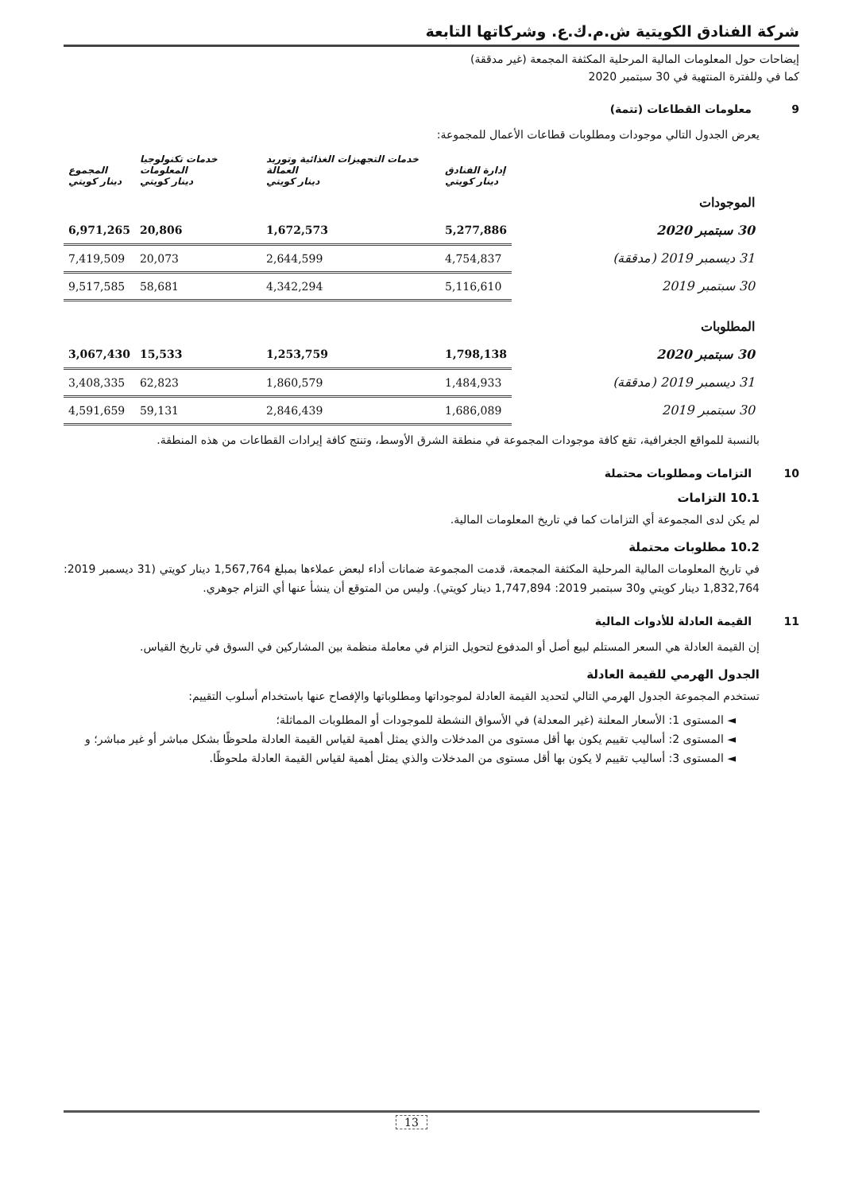شركة الفنادق الكويتية ش.م.ك.ع. وشركاتها التابعة
إيضاحات حول المعلومات المالية المرحلية المكثفة المجمعة (غير مدققة)
كما في وللفترة المنتهية في 30 سبتمبر 2020
9 معلومات القطاعات (تتمة)
يعرض الجدول التالي موجودات ومطلوبات قطاعات الأعمال للمجموعة:
| | إدارة الفنادق دينار كويتي | خدمات التجهيزات الغذائية وتوريد العمالة دينار كويتي | خدمات تكنولوجيا المعلومات دينار كويتي | المجموع دينار كويتي |
| --- | --- | --- | --- | --- |
| الموجودات | | | | |
| 30 سبتمبر 2020 | 5,277,886 | 1,672,573 | 20,806 | 6,971,265 |
| 31 ديسمبر 2019 (مدققة) | 4,754,837 | 2,644,599 | 20,073 | 7,419,509 |
| 30 سبتمبر 2019 | 5,116,610 | 4,342,294 | 58,681 | 9,517,585 |
| المطلوبات | | | | |
| 30 سبتمبر 2020 | 1,798,138 | 1,253,759 | 15,533 | 3,067,430 |
| 31 ديسمبر 2019 (مدققة) | 1,484,933 | 1,860,579 | 62,823 | 3,408,335 |
| 30 سبتمبر 2019 | 1,686,089 | 2,846,439 | 59,131 | 4,591,659 |
بالنسبة للمواقع الجغرافية، تقع كافة موجودات المجموعة في منطقة الشرق الأوسط، وتنتج كافة إيرادات القطاعات من هذه المنطقة.
10 التزامات ومطلوبات محتملة
10.1 التزامات
لم يكن لدى المجموعة أي التزامات كما في تاريخ المعلومات المالية.
10.2 مطلوبات محتملة
في تاريخ المعلومات المالية المرحلية المكثفة المجمعة، قدمت المجموعة ضمانات أداء لبعض عملاءها بمبلغ 1,567,764 دينار كويتي (31 ديسمبر 2019: 1,832,764 دينار كويتي و30 سبتمبر 2019: 1,747,894 دينار كويتي). وليس من المتوقع أن ينشأ عنها أي التزام جوهري.
11 القيمة العادلة للأدوات المالية
إن القيمة العادلة هي السعر المستلم لبيع أصل أو المدفوع لتحويل التزام في معاملة منظمة بين المشاركين في السوق في تاريخ القياس.
الجدول الهرمي للقيمة العادلة
تستخدم المجموعة الجدول الهرمي التالي لتحديد القيمة العادلة لموجوداتها ومطلوباتها والإفصاح عنها باستخدام أسلوب التقييم:
◄ المستوى 1: الأسعار المعلنة (غير المعدلة) في الأسواق النشطة للموجودات أو المطلوبات المماثلة؛
◄ المستوى 2: أساليب تقييم يكون بها أقل مستوى من المدخلات والذي يمثل أهمية لقياس القيمة العادلة ملحوظًا بشكل مباشر أو غير مباشر؛ و
◄ المستوى 3: أساليب تقييم لا يكون بها أقل مستوى من المدخلات والذي يمثل أهمية لقياس القيمة العادلة ملحوظًا.
13